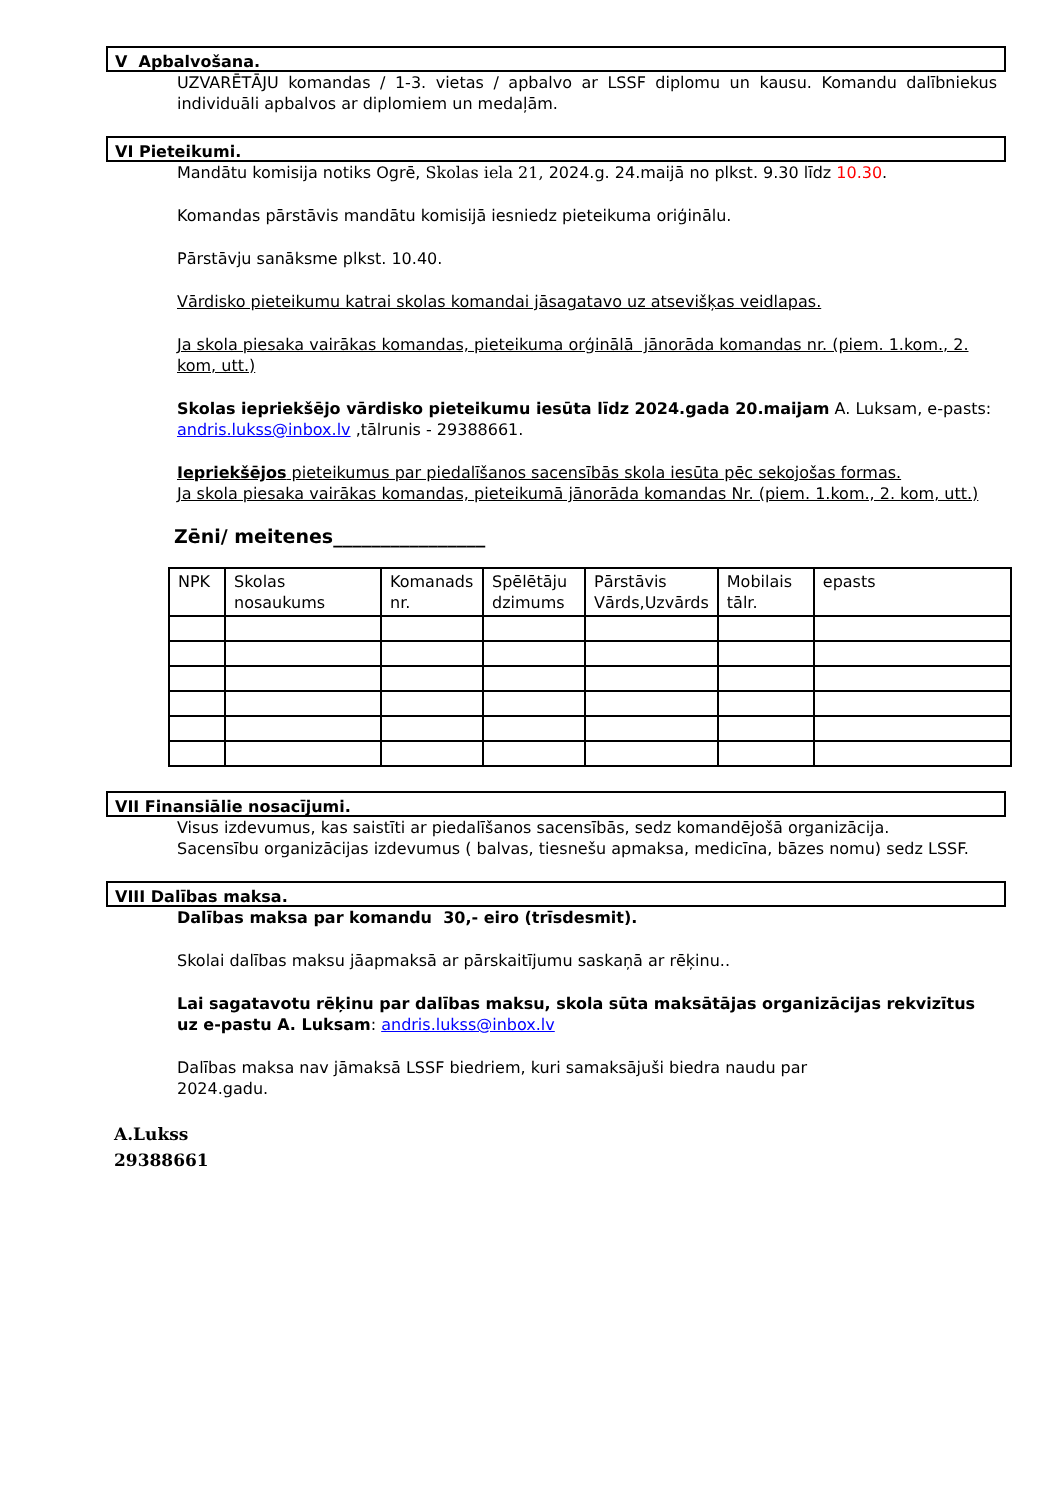V Apbalvošana.
UZVARĒTĀJU komandas / 1-3. vietas / apbalvo ar LSSF diplomu un kausu. Komandu dalībniekus individuāli apbalvos ar diplomiem un medaļām.
VI Pieteikumi.
Mandātu komisija notiks Ogrē, Skolas iela 21, 2024.g. 24.maijā no plkst. 9.30 līdz 10.30.
Komandas pārstāvis mandātu komisijā iesniedz pieteikuma oriģinālu.
Pārstāvju sanāksme plkst. 10.40.
Vārdisko pieteikumu katrai skolas komandai jāsagatavo uz atsevišķas veidlapas.
Ja skola piesaka vairākas komandas, pieteikuma orģinālā jānorāda komandas nr. (piem. 1.kom., 2. kom, utt.)
Skolas iepriekšējo vārdisko pieteikumu iesūta līdz 2024.gada 20.maijam A. Luksam, e-pasts: andris.lukss@inbox.lv ,tālrunis - 29388661.
Iepriekšējos pieteikumus par piedalīšanos sacensībās skola iesūta pēc sekojošas formas.
Ja skola piesaka vairākas komandas, pieteikumā jānorāda komandas Nr. (piem. 1.kom., 2. kom, utt.)
Zēni/ meitenes________________
| NPK | Skolas nosaukums | Komanads nr. | Spēlētāju dzimums | Pārstāvis Vārds,Uzvārds | Mobilais tālr. | epasts |
VII Finansiālie nosacījumi.
Visus izdevumus, kas saistīti ar piedalīšanos sacensībās, sedz komandējošā organizācija.
Sacensību organizācijas izdevumus ( balvas, tiesnešu apmaksa, medicīna, bāzes nomu) sedz LSSF.
VIII Dalības maksa.
Dalības maksa par komandu 30,- eiro (trīsdesmit).
Skolai dalības maksu jāapmaksā ar pārskaitījumu saskaņā ar rēķinu..
Lai sagatavotu rēķinu par dalības maksu, skola sūta maksātājas organizācijas rekvizītus uz e-pastu A. Luksam: andris.lukss@inbox.lv
Dalības maksa nav jāmaksā LSSF biedriem, kuri samaksājuši biedra naudu par
2024.gadu.
A.Lukss
29388661